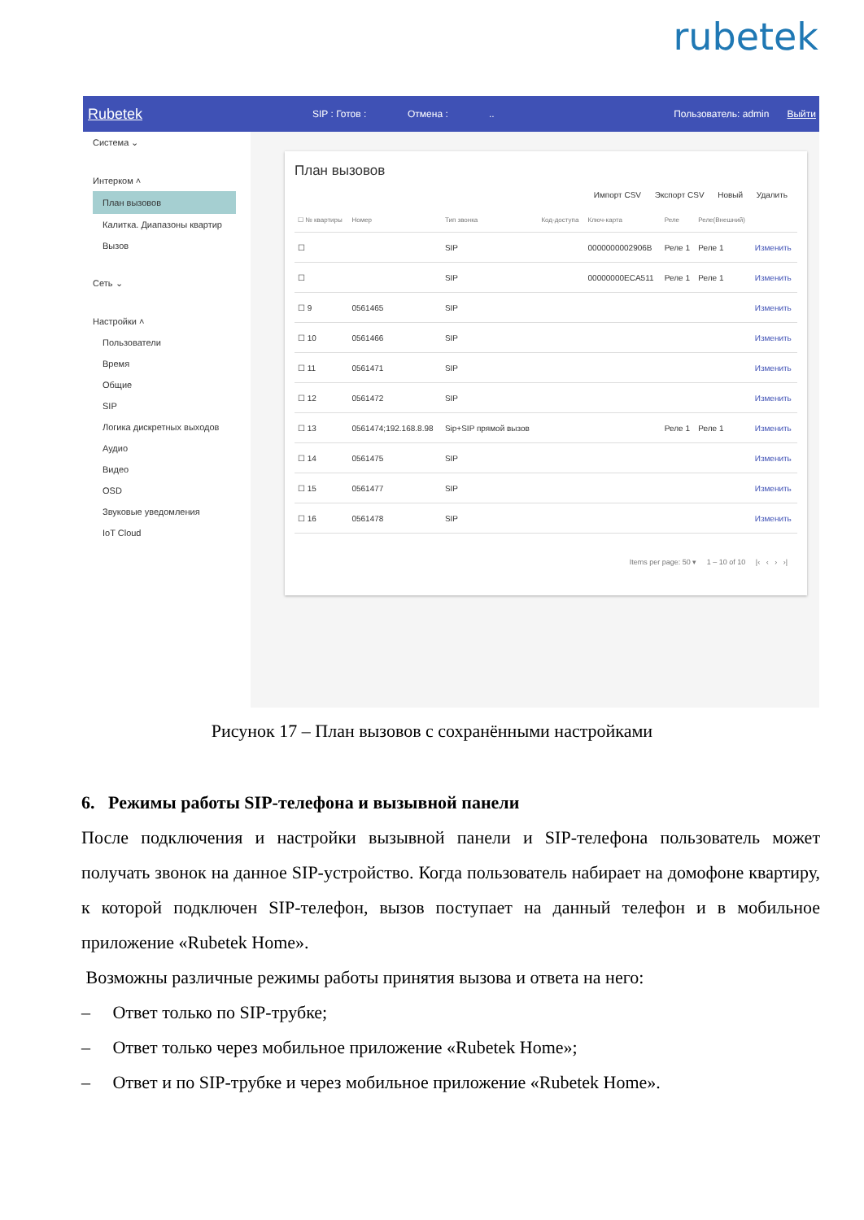rubetek
Rubetek SIP : Готов : Отмена :.. Пользователь: admin Выйти
Система ⌄
Интерком ˄
План вызовов
Калитка. Диапазоны квартир
Вызов
Сеть ⌄
Настройки ˄
Пользователи
Время
Общие
SIP
Логика дискретных выходов
Аудио
Видео
OSD
Звуковые уведомления
IoT Cloud
План вызовов
Импорт CSV Экспорт CSV Новый Удалить
| ☐ № квартиры | Номер | Тип звонка | Код-доступа | Ключ-карта | Реле | Реле(Внешний) | |
| --- | --- | --- | --- | --- | --- | --- | --- |
| ☐ | | SIP | | 0000000002906B | Реле 1 | Реле 1 | Изменить |
| ☐ | | SIP | | 00000000ECA511 | Реле 1 | Реле 1 | Изменить |
| ☐ 9 | 0561465 | SIP | | | | | Изменить |
| ☐ 10 | 0561466 | SIP | | | | | Изменить |
| ☐ 11 | 0561471 | SIP | | | | | Изменить |
| ☐ 12 | 0561472 | SIP | | | | | Изменить |
| ☐ 13 | 0561474;192.168.8.98 | Sip+SIP прямой вызов | | | Реле 1 | Реле 1 | Изменить |
| ☐ 14 | 0561475 | SIP | | | | | Изменить |
| ☐ 15 | 0561477 | SIP | | | | | Изменить |
| ☐ 16 | 0561478 | SIP | | | | | Изменить |
Items per page: 50 ▾ 1 – 10 of 10 |‹ ‹ › ›|
Рисунок 17 – План вызовов с сохранёнными настройками
6. Режимы работы SIP-телефона и вызывной панели
После подключения и настройки вызывной панели и SIP-телефона пользователь может получать звонок на данное SIP-устройство. Когда пользователь набирает на домофоне квартиру, к которой подключен SIP-телефон, вызов поступает на данный телефон и в мобильное приложение «Rubetek Home».
Возможны различные режимы работы принятия вызова и ответа на него:
– Ответ только по SIP-трубке;
– Ответ только через мобильное приложение «Rubetek Home»;
– Ответ и по SIP-трубке и через мобильное приложение «Rubetek Home».